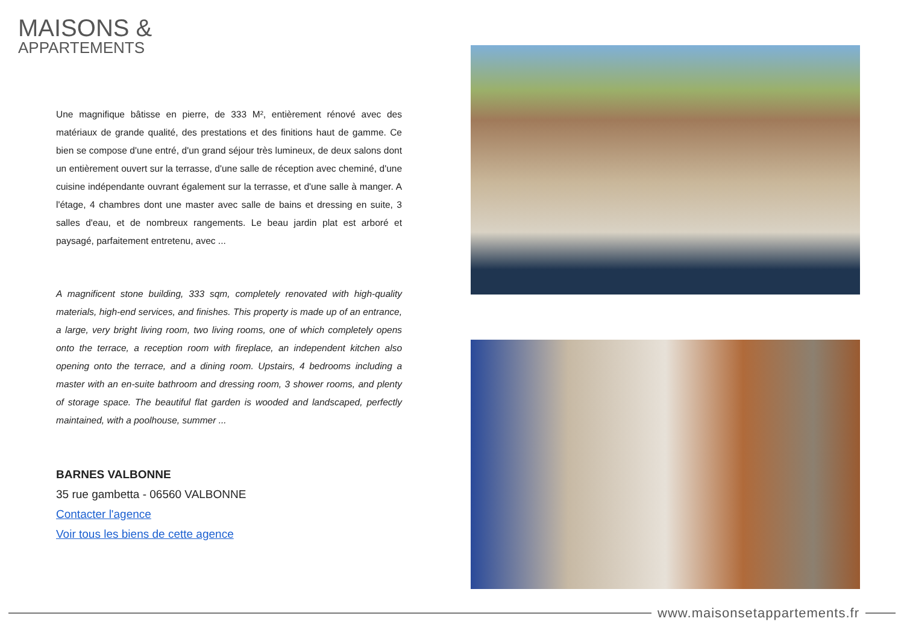MAISONS &
APPARTEMENTS
Une magnifique bâtisse en pierre, de 333 M², entièrement rénové avec des matériaux de grande qualité, des prestations et des finitions haut de gamme. Ce bien se compose d'une entré, d'un grand séjour très lumineux, de deux salons dont un entièrement ouvert sur la terrasse, d'une salle de réception avec cheminé, d'une cuisine indépendante ouvrant également sur la terrasse, et d'une salle à manger. A l'étage, 4 chambres dont une master avec salle de bains et dressing en suite, 3 salles d'eau, et de nombreux rangements. Le beau jardin plat est arboré et paysagé, parfaitement entretenu, avec ...
A magnificent stone building, 333 sqm, completely renovated with high-quality materials, high-end services, and finishes. This property is made up of an entrance, a large, very bright living room, two living rooms, one of which completely opens onto the terrace, a reception room with fireplace, an independent kitchen also opening onto the terrace, and a dining room. Upstairs, 4 bedrooms including a master with an en-suite bathroom and dressing room, 3 shower rooms, and plenty of storage space. The beautiful flat garden is wooded and landscaped, perfectly maintained, with a poolhouse, summer ...
BARNES VALBONNE
35 rue gambetta - 06560 VALBONNE
Contacter l'agence
Voir tous les biens de cette agence
www.maisonsetappartements.fr